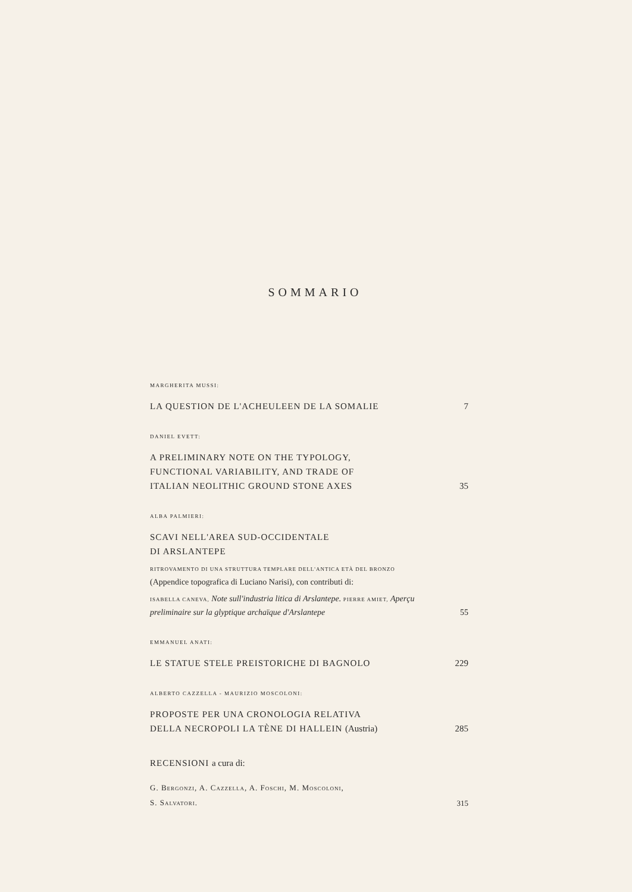SOMMARIO
MARGHERITA MUSSI:
LA QUESTION DE L'ACHEULEEN DE LA SOMALIE 7
DANIEL EVETT:
A PRELIMINARY NOTE ON THE TYPOLOGY,
FUNCTIONAL VARIABILITY, AND TRADE OF
ITALIAN NEOLITHIC GROUND STONE AXES 35
ALBA PALMIERI:
SCAVI NELL'AREA SUD-OCCIDENTALE
DI ARSLANTEPE
RITROVAMENTO DI UNA STRUTTURA TEMPLARE DELL'ANTICA ETÀ DEL BRONZO (Appendice topografica di Luciano Narisi), con contributi di:
ISABELLA CANEVA, Note sull'industria litica di Arslantepe. PIERRE AMIET, Aperçu preliminaire sur la glyptique archaïque d'Arslantepe 55
EMMANUEL ANATI:
LE STATUE STELE PREISTORICHE DI BAGNOLO 229
ALBERTO CAZZELLA - MAURIZIO MOSCOLONI:
PROPOSTE PER UNA CRONOLOGIA RELATIVA
DELLA NECROPOLI LA TÈNE DI HALLEIN (Austria) 285
RECENSIONI a cura di:
G. BERGONZI, A. CAZZELLA, A. FOSCHI, M. MOSCOLONI,
S. SALVATORI. 315